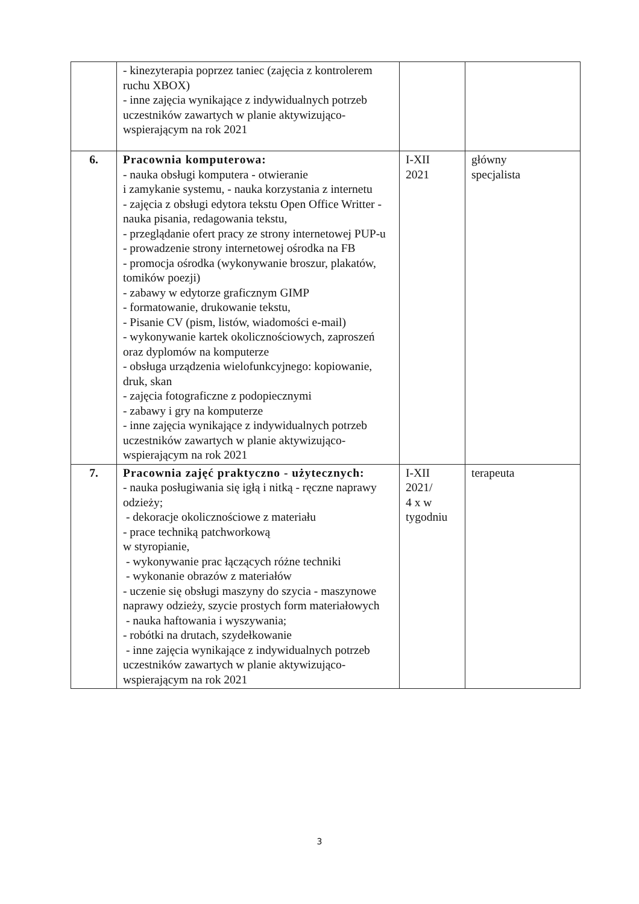| | - kinezyterapia poprzez taniec (zajęcia z kontrolerem ruchu XBOX) - inne zajęcia wynikające z indywidualnych potrzeb uczestników zawartych w planie aktywizująco-wspierającym na rok 2021 | | |
| 6. | Pracownia komputerowa: - nauka obsługi komputera - otwieranie i zamykanie systemu, - nauka korzystania z internetu - zajęcia z obsługi edytora tekstu Open Office Writter - nauka pisania, redagowania tekstu, - przeglądanie ofert pracy ze strony internetowej PUP-u - prowadzenie strony internetowej ośrodka na FB - promocja ośrodka (wykonywanie broszur, plakatów, tomików poezji) - zabawy w edytorze graficznym GIMP - formatowanie, drukowanie tekstu, - Pisanie CV (pism, listów, wiadomości e-mail) - wykonywanie kartek okolicznościowych, zaproszeń oraz dyplomów na komputerze - obsługa urządzenia wielofunkcyjnego: kopiowanie, druk, skan - zajęcia fotograficzne z podopiecznymi - zabawy i gry na komputerze - inne zajęcia wynikające z indywidualnych potrzeb uczestników zawartych w planie aktywizująco-wspierającym na rok 2021 | I-XII 2021 | główny specjalista |
| 7. | Pracownia zajęć praktyczno - użytecznych: - nauka posługiwania się igłą i nitką - ręczne naprawy odzieży; - dekoracje okolicznościowe z materiału - prace techniką patchworkową w styropianie, - wykonywanie prac łączących różne techniki - wykonanie obrazów z materiałów - uczenie się obsługi maszyny do szycia - maszynowe naprawy odzieży, szycie prostych form materiałowych - nauka haftowania i wyszywania; - robótki na drutach, szydełkowanie - inne zajęcia wynikające z indywidualnych potrzeb uczestników zawartych w planie aktywizująco-wspierającym na rok 2021 | I-XII 2021/ 4 x w tygodniu | terapeuta |
3